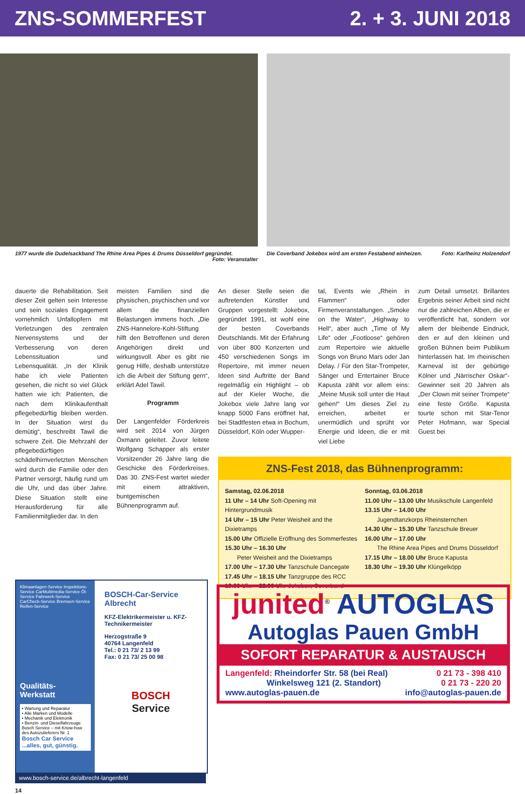ZNS-SOMMERFEST 2. + 3. JUNI 2018
1977 wurde die Dudelsackband The Rhine Area Pipes & Drums Düsseldorf gegründet.
Foto: Veranstalter
Die Coverband Jokebox wird am ersten Festabend einheizen. Foto: Karlheinz Holzendorf
dauerte die Rehabilitation. Seit dieser Zeit gelten sein Interesse und sein soziales Engagement vornehmlich Unfallopfern mit Verletzungen des zentralen Nervensystems und der Verbesserung von deren Lebenssituation und Lebensqualität. „In der Klinik habe ich viele Patienten gesehen, die nicht so viel Glück hatten wie ich: Patienten, die nach dem Klinikaufenthalt pflegebedürftig bleiben werden. In der Situation wirst du demütig“, beschreibt Tawil die schwere Zeit. Die Mehrzahl der pflegebedürftigen schädelhirnverletzten Menschen wird durch die Familie oder den Partner versorgt, häufig rund um die Uhr, und das über Jahre. Diese Situation stellt eine Herausforderung für alle Familienmitglieder dar. In den
meisten Familien sind die physischen, psychischen und vor allem die finanziellen Belastungen immens hoch. „Die ZNS-Hannelore-Kohl-Stiftung hilft den Betroffenen und deren Angehörigen direkt und wirkungsvoll. Aber es gibt nie genug Hilfe, deshalb unterstütze ich die Arbeit der Stiftung gern“, erklärt Adel Tawil.
Programm
Der Langenfelder Förderkreis wird seit 2014 von Jürgen Öxmann geleitet. Zuvor leitete Wolfgang Schapper als erster Vorsitzender 26 Jahre lang die Geschicke des Förderkreises. Das 30. ZNS-Fest wartet wieder mit einem attraktiven, buntgemischen Bühnenprogramm auf.
An dieser Stelle seien die auftretenden Künstler und Gruppen vorgestellt: Jokebox, gegründet 1991, ist wohl eine der besten Coverbands Deutschlands. Mit der Erfahrung von über 800 Konzerten und 450 verschiedenen Songs im Repertoire, mit immer neuen Ideen sind Auftritte der Band regelmäßig ein Highlight – ob auf der Kieler Woche, die Jokebox viele Jahre lang vor knapp 5000 Fans eröffnet hat, bei Stadtfesten etwa in Bochum, Düsseldorf, Köln oder Wupper-
tal, Events wie „Rhein in Flammen“ oder Firmenveranstaltungen. „Smoke on the Water“, „Highway to Hell“, aber auch „Time of My Life“ oder „Footloose“ gehören zum Repertoire wie aktuelle Songs von Bruno Mars oder Jan Delay. / Für den Star-Trompeter, Sänger und Entertainer Bruce Kapusta zählt vor allem eins: „Meine Musik soll unter die Haut gehen!“ Um dieses Ziel zu erreichen, arbeitet er unermüdlich und sprüht vor Energie und Ideen, die er mit viel Liebe
zum Detail umsetzt. Brillantes Ergebnis seiner Arbeit sind nicht nur die zahlreichen Alben, die er veröffentlicht hat, sondern vor allem der bleibende Eindruck, den er auf den kleinen und großen Bühnen beim Publikum hinterlassen hat. Im rheinischen Karneval ist der gebürtige Kölner und „Närrischer Oskar“-Gewinner seit 20 Jahren als „Der Clown mit seiner Trompete“ eine feste Größe. Kapusta tourte schon mit Star-Tenor Peter Hofmann, war Special Guest bei
ZNS-Fest 2018, das Bühnenprogramm:
Samstag, 02.06.2018
11 Uhr – 14 Uhr Soft-Opening mit Hintergrundmusik
14 Uhr – 15 Uhr Peter Weisheit and the Dixietramps
15.00 Uhr Offizielle Eröffnung des Sommerfestes
15.30 Uhr – 16.30 Uhr
  Peter Weisheit and the Dixietramps
17.00 Uhr – 17.30 Uhr Tanzschule Dancegate
17.45 Uhr – 18.15 Uhr Tanzgruppe des RCC
19.00 Uhr – 22.00 Uhr Jokebox, Coverband
Sonntag, 03.06.2018
11.00 Uhr – 13.00 Uhr Musikschule Langenfeld
13.15 Uhr – 14.00 Uhr
  Jugendtanzkorps Rheinsternchen
14.30 Uhr – 15.30 Uhr Tanzschule Breuer
16.00 Uhr – 17.00 Uhr
  The Rhine Area Pipes and Drums Düsseldorf
17.15 Uhr – 18.00 Uhr Bruce Kapusta
18.30 Uhr – 19.30 Uhr Klüngelköpp
Klimaanlagen-Service Inspektions-Service CarMultimedia-Service Öl-Service Fahrwerk-Service CarCheck-Service Bremsen-Service Reifen-Service
Qualitäts-
Werkstatt
• Wartung und Reparatur
• Alle Marken und Modelle
• Mechanik und Elektronik
• Benzin- und Dieselfahrzeuge
Bosch Service – mit Know-how des Autozulieferers Nr. 1
Bosch Car Service ...alles, gut, günstig.
BOSCH-Car-Service Albrecht
KFZ-Elektrikermeister u. KFZ-Technikermeister
Herzogstraße 9
40764 Langenfeld
Tel.: 0 21 73/ 2 13 99
Fax: 0 21 73/ 25 00 98
BOSCH
Service
www.bosch-service.de/albrecht-langenfeld
14
junited<sup>®</sup> AUTOGLAS
Autoglas Pauen GmbH
SOFORT REPARATUR & AUSTAUSCH
Langenfeld: Rheindorfer Str. 58 (bei Real) 0 21 73 - 398 410
     Winkelsweg 121 (2. Standort) 0 21 73 - 220 20
www.autoglas-pauen.de info@autoglas-pauen.de